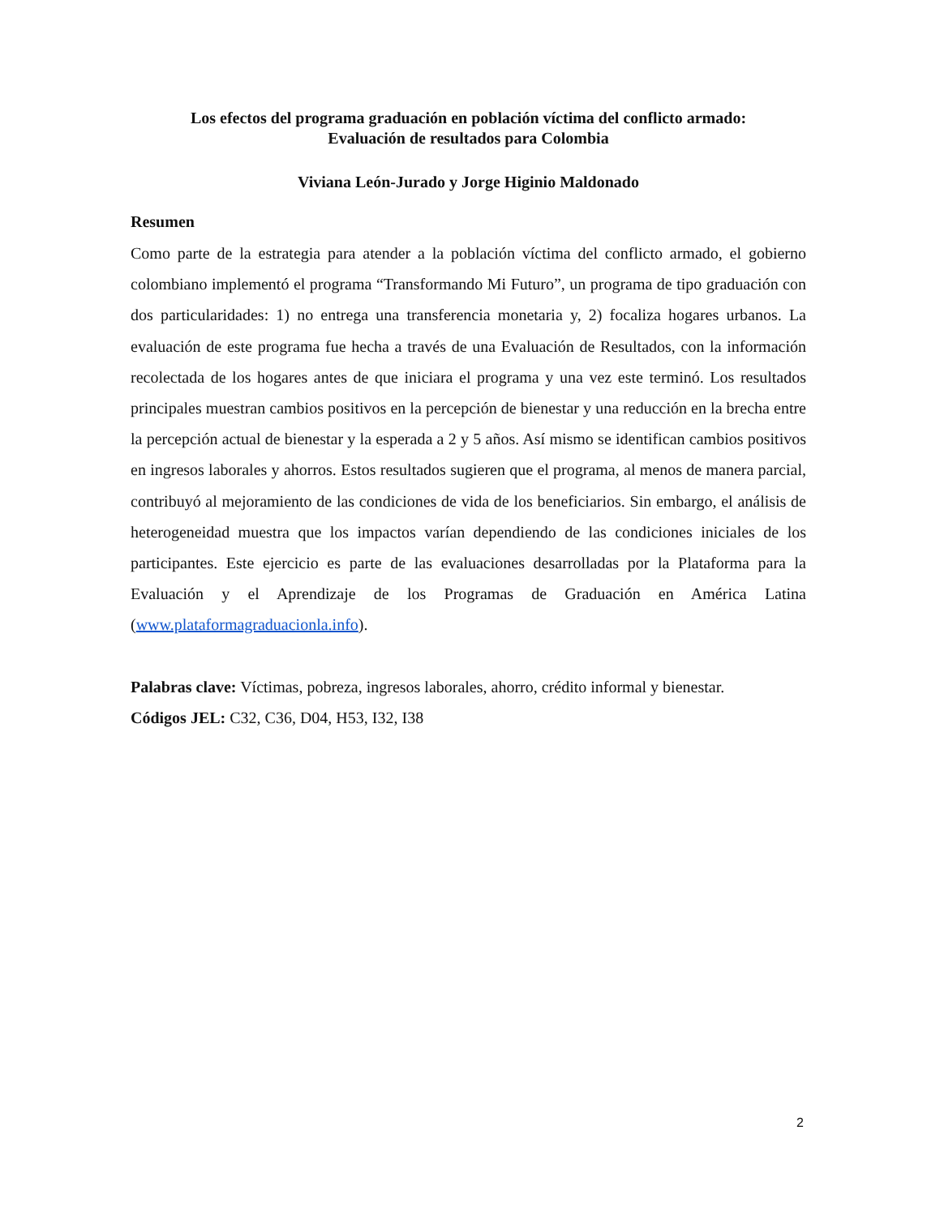Los efectos del programa graduación en población víctima del conflicto armado:
Evaluación de resultados para Colombia
Viviana León-Jurado y Jorge Higinio Maldonado
Resumen
Como parte de la estrategia para atender a la población víctima del conflicto armado, el gobierno colombiano implementó el programa “Transformando Mi Futuro”, un programa de tipo graduación con dos particularidades: 1) no entrega una transferencia monetaria y, 2) focaliza hogares urbanos. La evaluación de este programa fue hecha a través de una Evaluación de Resultados, con la información recolectada de los hogares antes de que iniciara el programa y una vez este terminó. Los resultados principales muestran cambios positivos en la percepción de bienestar y una reducción en la brecha entre la percepción actual de bienestar y la esperada a 2 y 5 años. Así mismo se identifican cambios positivos en ingresos laborales y ahorros. Estos resultados sugieren que el programa, al menos de manera parcial, contribuyó al mejoramiento de las condiciones de vida de los beneficiarios. Sin embargo, el análisis de heterogeneidad muestra que los impactos varían dependiendo de las condiciones iniciales de los participantes. Este ejercicio es parte de las evaluaciones desarrolladas por la Plataforma para la Evaluación y el Aprendizaje de los Programas de Graduación en América Latina (www.plataformagraduacionla.info).
Palabras clave: Víctimas, pobreza, ingresos laborales, ahorro, crédito informal y bienestar.
Códigos JEL: C32, C36, D04, H53, I32, I38
2